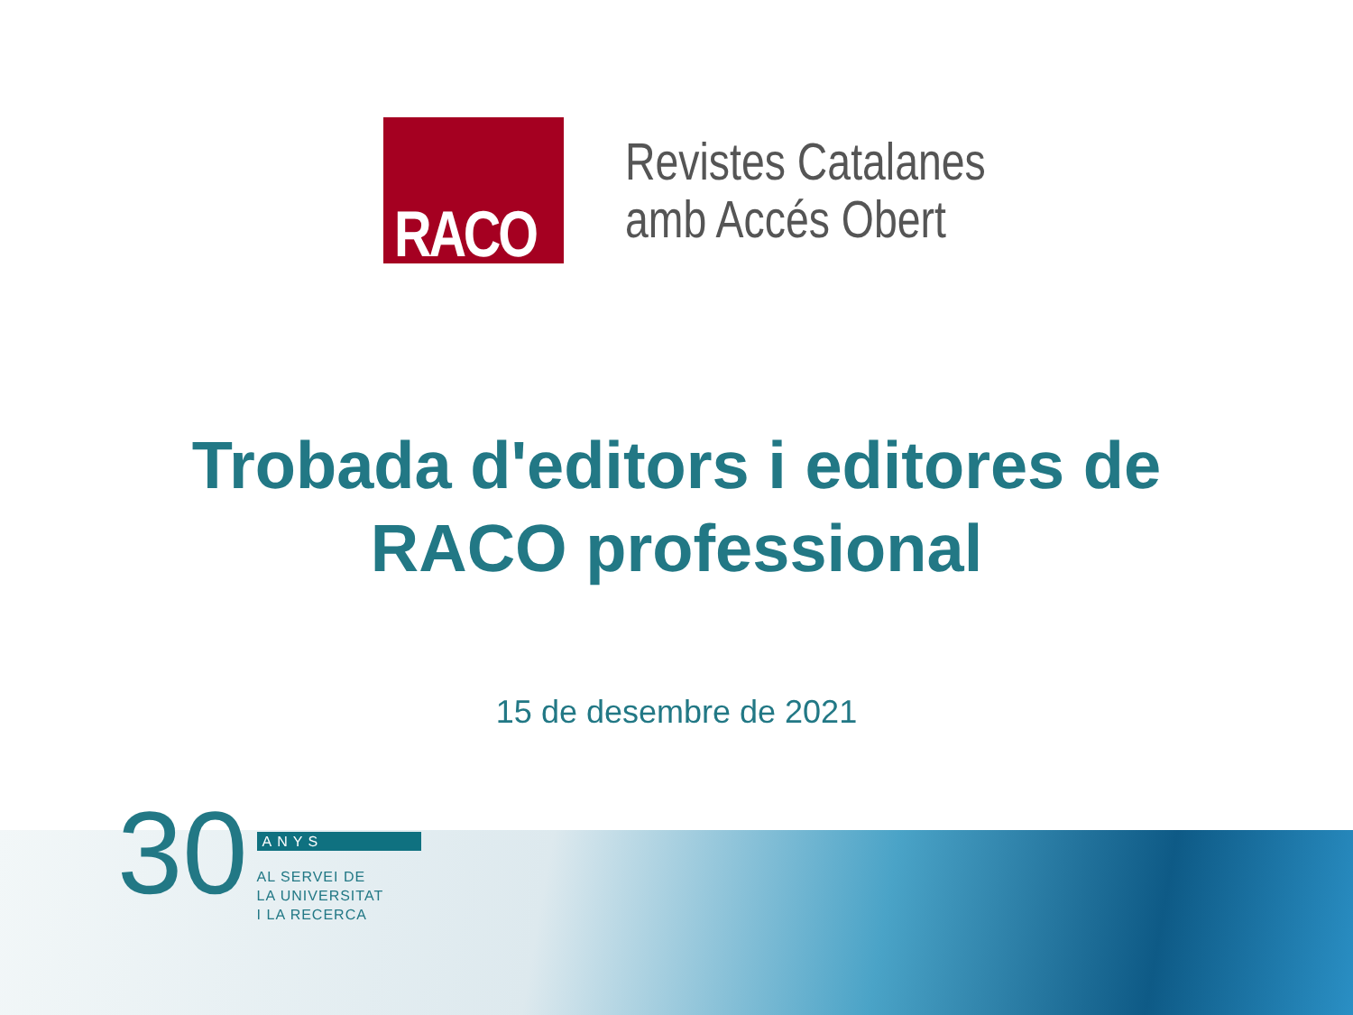RACO
Revistes Catalanes
amb Accés Obert
Trobada d'editors i editores de
RACO professional
15 de desembre de 2021
30
ANYS
AL SERVEI DE
LA UNIVERSITAT
I LA RECERCA